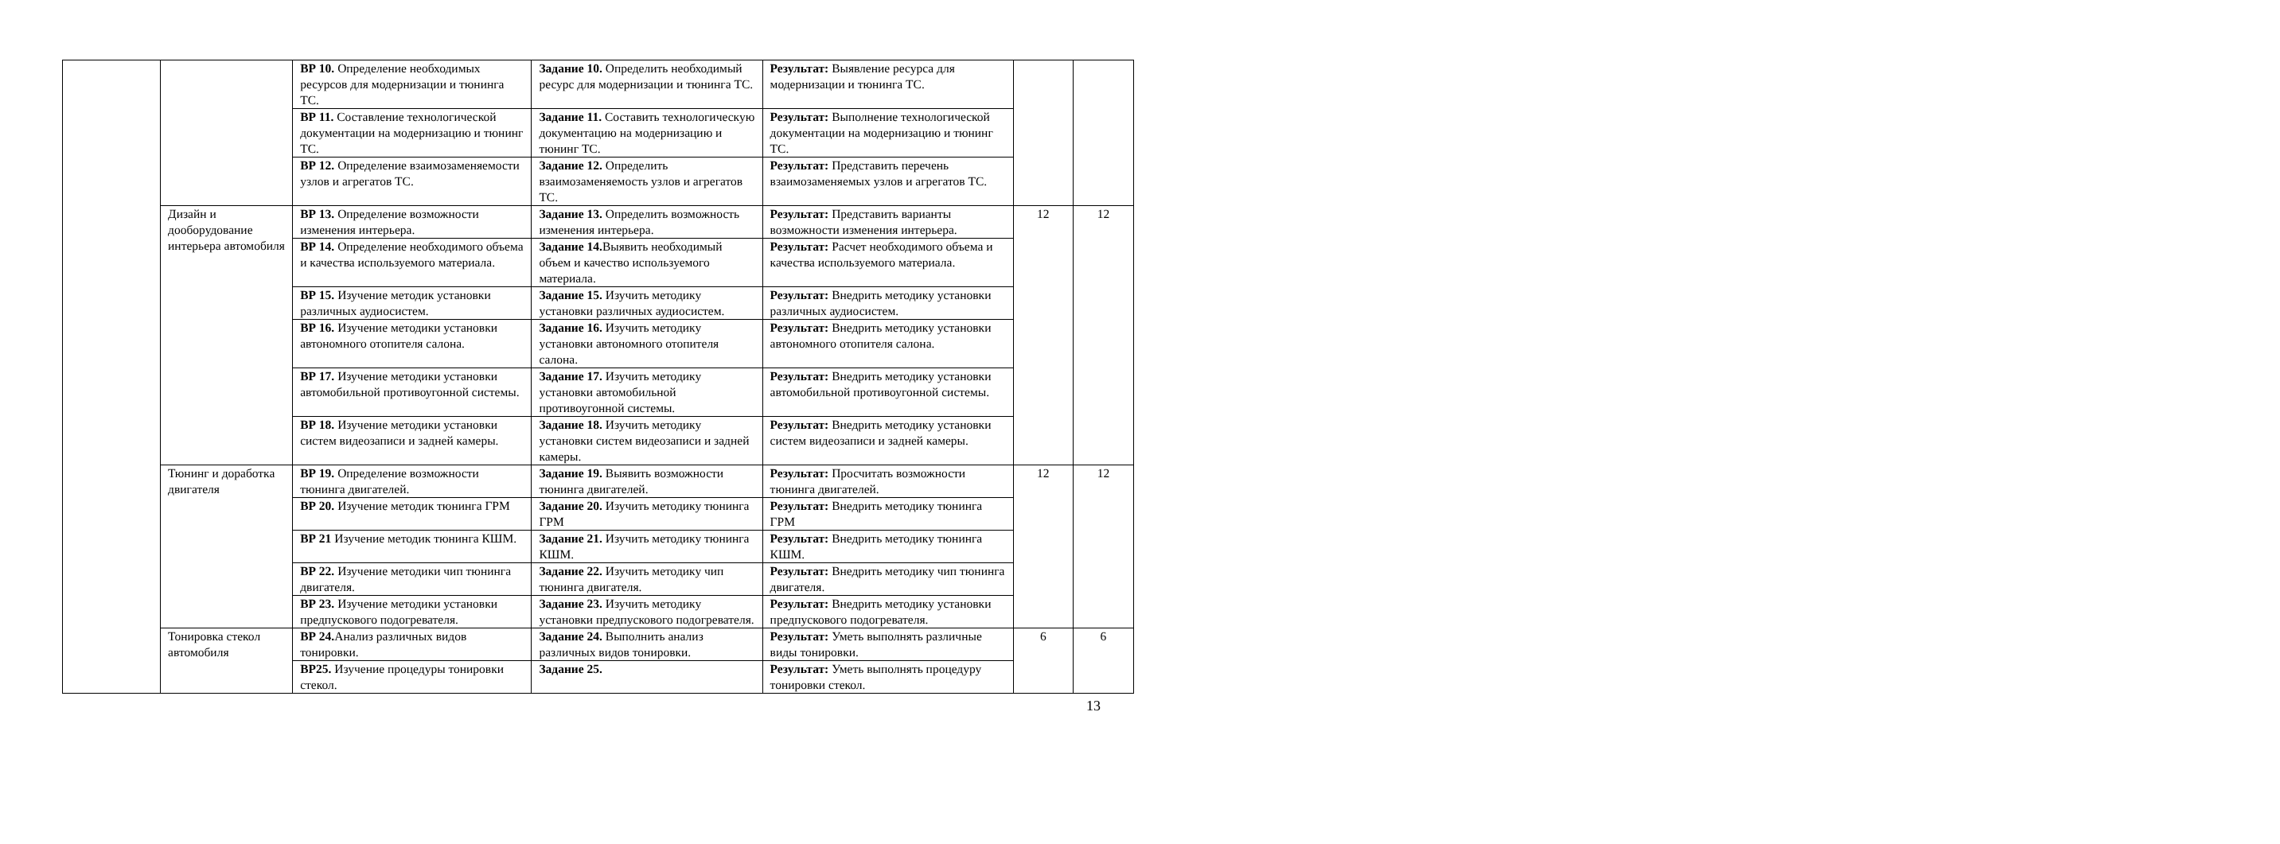| | | ВР 10. Определение необходимых ресурсов для модернизации и тюнинга ТС. | Задание 10. Определить необходимый ресурс для модернизации и тюнинга ТС. | Результат: Выявление ресурса для модернизации и тюнинга ТС. | | |
| | | ВР 11. Составление технологической документации на модернизацию и тюнинг ТС. | Задание 11. Составить технологическую документацию на модернизацию и тюнинг ТС. | Результат: Выполнение технологической документации на модернизацию и тюнинг ТС. | | |
| | | ВР 12. Определение взаимозаменяемости узлов и агрегатов ТС. | Задание 12. Определить взаимозаменяемость узлов и агрегатов ТС. | Результат: Представить перечень взаимозаменяемых узлов и агрегатов ТС. | | |
| | Дизайн и дооборудование интерьера автомобиля | ВР 13. Определение возможности изменения интерьера. | Задание 13. Определить возможность изменения интерьера. | Результат: Представить варианты возможности изменения интерьера. | 12 | 12 |
| | | ВР 14. Определение необходимого объема и качества используемого материала. | Задание 14. Выявить необходимый объем и качество используемого материала. | Результат: Расчет необходимого объема и качества используемого материала. | | |
| | | ВР 15. Изучение методик установки различных аудиосистем. | Задание 15. Изучить методику установки различных аудиосистем. | Результат: Внедрить методику установки различных аудиосистем. | | |
| | | ВР 16. Изучение методики установки автономного отопителя салона. | Задание 16. Изучить методику установки автономного отопителя салона. | Результат: Внедрить методику установки автономного отопителя салона. | | |
| | | ВР 17. Изучение методики установки автомобильной противоугонной системы. | Задание 17. Изучить методику установки автомобильной противоугонной системы. | Результат: Внедрить методику установки автомобильной противоугонной системы. | | |
| | | ВР 18. Изучение методики установки систем видеозаписи и задней камеры. | Задание 18. Изучить методику установки систем видеозаписи и задней камеры. | Результат: Внедрить методику установки систем видеозаписи и задней камеры. | | |
| | Тюнинг и доработка двигателя | ВР 19. Определение возможности тюнинга двигателей. | Задание 19. Выявить возможности тюнинга двигателей. | Результат: Просчитать возможности тюнинга двигателей. | 12 | 12 |
| | | ВР 20. Изучение методик тюнинга ГРМ | Задание 20. Изучить методику тюнинга ГРМ | Результат: Внедрить методику тюнинга ГРМ | | |
| | | ВР 21 Изучение методик тюнинга КШМ. | Задание 21. Изучить методику тюнинга КШМ. | Результат: Внедрить методику тюнинга КШМ. | | |
| | | ВР 22. Изучение методики чип тюнинга двигателя. | Задание 22. Изучить методику чип тюнинга двигателя. | Результат: Внедрить методику чип тюнинга двигателя. | | |
| | | ВР 23. Изучение методики установки предпускового подогревателя. | Задание 23. Изучить методику установки предпускового подогревателя. | Результат: Внедрить методику установки предпускового подогревателя. | | |
| | Тонировка стекол автомобиля | ВР 24. Анализ различных видов тонировки. | Задание 24. Выполнить анализ различных видов тонировки. | Результат: Уметь выполнять различные виды тонировки. | 6 | 6 |
| | | ВР25. Изучение процедуры тонировки стекол. | Задание 25. | Результат: Уметь выполнять процедуру тонировки стекол. | | |
13